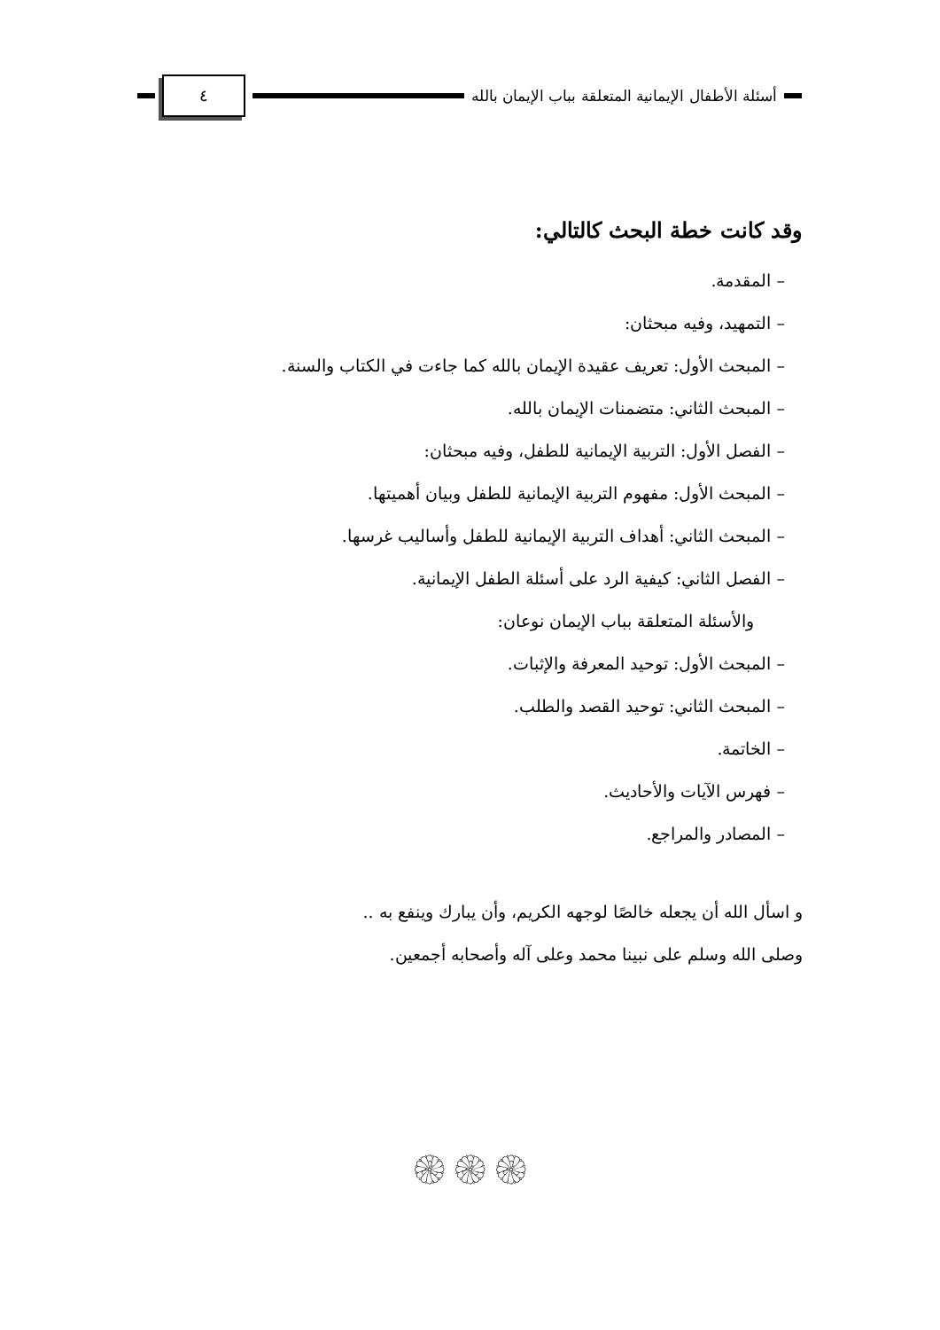أسئلة الأطفال الإيمانية المتعلقة بباب الإيمان بالله
٤
وقد كانت خطة البحث كالتالي:
– المقدمة.
– التمهيد، وفيه مبحثان:
– المبحث الأول: تعريف عقيدة الإيمان بالله كما جاءت في الكتاب والسنة.
– المبحث الثاني: متضمنات الإيمان بالله.
– الفصل الأول: التربية الإيمانية للطفل، وفيه مبحثان:
– المبحث الأول: مفهوم التربية الإيمانية للطفل وبيان أهميتها.
– المبحث الثاني: أهداف التربية الإيمانية للطفل وأساليب غرسها.
– الفصل الثاني: كيفية الرد على أسئلة الطفل الإيمانية.
والأسئلة المتعلقة بباب الإيمان نوعان:
– المبحث الأول: توحيد المعرفة والإثبات.
– المبحث الثاني: توحيد القصد والطلب.
– الخاتمة.
– فهرس الآيات والأحاديث.
– المصادر والمراجع.
و اسأل الله أن يجعله خالصًا لوجهه الكريم، وأن يبارك وينفع به ..
وصلى الله وسلم على نبينا محمد وعلى آله وأصحابه أجمعين.
۞۞۞